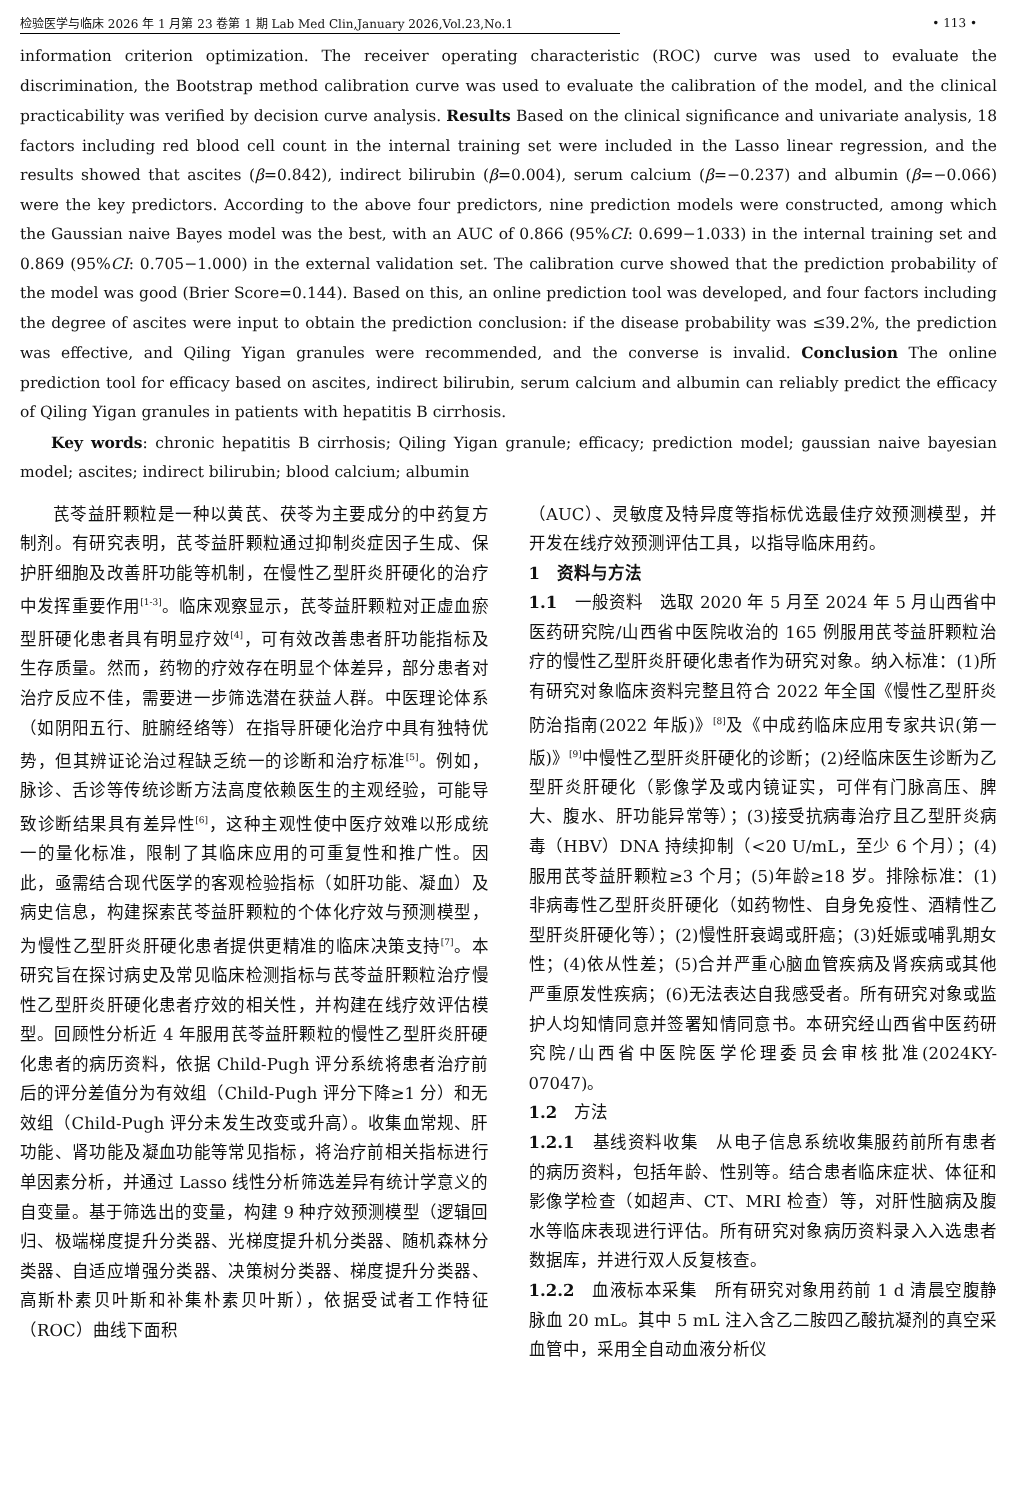检验医学与临床 2026 年 1 月第 23 卷第 1 期 Lab Med Clin,January 2026,Vol.23,No.1
• 113 •
information criterion optimization. The receiver operating characteristic (ROC) curve was used to evaluate the discrimination, the Bootstrap method calibration curve was used to evaluate the calibration of the model, and the clinical practicability was verified by decision curve analysis. Results Based on the clinical significance and univariate analysis, 18 factors including red blood cell count in the internal training set were included in the Lasso linear regression, and the results showed that ascites (β=0.842), indirect bilirubin (β=0.004), serum calcium (β=−0.237) and albumin (β=−0.066) were the key predictors. According to the above four predictors, nine prediction models were constructed, among which the Gaussian naive Bayes model was the best, with an AUC of 0.866 (95%CI: 0.699−1.033) in the internal training set and 0.869 (95%CI: 0.705−1.000) in the external validation set. The calibration curve showed that the prediction probability of the model was good (Brier Score=0.144). Based on this, an online prediction tool was developed, and four factors including the degree of ascites were input to obtain the prediction conclusion: if the disease probability was ≤39.2%, the prediction was effective, and Qiling Yigan granules were recommended, and the converse is invalid. Conclusion The online prediction tool for efficacy based on ascites, indirect bilirubin, serum calcium and albumin can reliably predict the efficacy of Qiling Yigan granules in patients with hepatitis B cirrhosis.
Key words: chronic hepatitis B cirrhosis; Qiling Yigan granule; efficacy; prediction model; gaussian naive bayesian model; ascites; indirect bilirubin; blood calcium; albumin
芪苓益肝颗粒是一种以黄芪、茯苓为主要成分的中药复方制剂。有研究表明，芪苓益肝颗粒通过抑制炎症因子生成、保护肝细胞及改善肝功能等机制，在慢性乙型肝炎肝硬化的治疗中发挥重要作用<sup>[1-3]</sup>。临床观察显示，芪苓益肝颗粒对正虚血瘀型肝硬化患者具有明显疗效<sup>[4]</sup>，可有效改善患者肝功能指标及生存质量。然而，药物的疗效存在明显个体差异，部分患者对治疗反应不佳，需要进一步筛选潜在获益人群。中医理论体系（如阴阳五行、脏腑经络等）在指导肝硬化治疗中具有独特优势，但其辨证论治过程缺乏统一的诊断和治疗标准<sup>[5]</sup>。例如，脉诊、舌诊等传统诊断方法高度依赖医生的主观经验，可能导致诊断结果具有差异性<sup>[6]</sup>，这种主观性使中医疗效难以形成统一的量化标准，限制了其临床应用的可重复性和推广性。因此，亟需结合现代医学的客观检验指标（如肝功能、凝血）及病史信息，构建探索芪苓益肝颗粒的个体化疗效与预测模型，为慢性乙型肝炎肝硬化患者提供更精准的临床决策支持<sup>[7]</sup>。本研究旨在探讨病史及常见临床检测指标与芪苓益肝颗粒治疗慢性乙型肝炎肝硬化患者疗效的相关性，并构建在线疗效评估模型。回顾性分析近 4 年服用芪苓益肝颗粒的慢性乙型肝炎肝硬化患者的病历资料，依据 Child-Pugh 评分系统将患者治疗前后的评分差值分为有效组（Child-Pugh 评分下降≥1 分）和无效组（Child-Pugh 评分未发生改变或升高）。收集血常规、肝功能、肾功能及凝血功能等常见指标，将治疗前相关指标进行单因素分析，并通过 Lasso 线性分析筛选差异有统计学意义的自变量。基于筛选出的变量，构建 9 种疗效预测模型（逻辑回归、极端梯度提升分类器、光梯度提升机分类器、随机森林分类器、自适应增强分类器、决策树分类器、梯度提升分类器、高斯朴素贝叶斯和补集朴素贝叶斯），依据受试者工作特征（ROC）曲线下面积
（AUC）、灵敏度及特异度等指标优选最佳疗效预测模型，并开发在线疗效预测评估工具，以指导临床用药。
1　资料与方法
1.1　一般资料　选取 2020 年 5 月至 2024 年 5 月山西省中医药研究院/山西省中医院收治的 165 例服用芪苓益肝颗粒治疗的慢性乙型肝炎肝硬化患者作为研究对象。纳入标准：(1)所有研究对象临床资料完整且符合 2022 年全国《慢性乙型肝炎防治指南(2022 年版)》<sup>[8]</sup>及《中成药临床应用专家共识(第一版)》<sup>[9]</sup>中慢性乙型肝炎肝硬化的诊断；(2)经临床医生诊断为乙型肝炎肝硬化（影像学及或内镜证实，可伴有门脉高压、脾大、腹水、肝功能异常等）；(3)接受抗病毒治疗且乙型肝炎病毒（HBV）DNA 持续抑制（<20 U/mL，至少 6 个月）；(4)服用芪苓益肝颗粒≥3 个月；(5)年龄≥18 岁。排除标准：(1)非病毒性乙型肝炎肝硬化（如药物性、自身免疫性、酒精性乙型肝炎肝硬化等）；(2)慢性肝衰竭或肝癌；(3)妊娠或哺乳期女性；(4)依从性差；(5)合并严重心脑血管疾病及肾疾病或其他严重原发性疾病；(6)无法表达自我感受者。所有研究对象或监护人均知情同意并签署知情同意书。本研究经山西省中医药研究院/山西省中医院医学伦理委员会审核批准(2024KY-07047)。
1.2　方法
1.2.1　基线资料收集　从电子信息系统收集服药前所有患者的病历资料，包括年龄、性别等。结合患者临床症状、体征和影像学检查（如超声、CT、MRI 检查）等，对肝性脑病及腹水等临床表现进行评估。所有研究对象病历资料录入入选患者数据库，并进行双人反复核查。
1.2.2　血液标本采集　所有研究对象用药前 1 d 清晨空腹静脉血 20 mL。其中 5 mL 注入含乙二胺四乙酸抗凝剂的真空采血管中，采用全自动血液分析仪